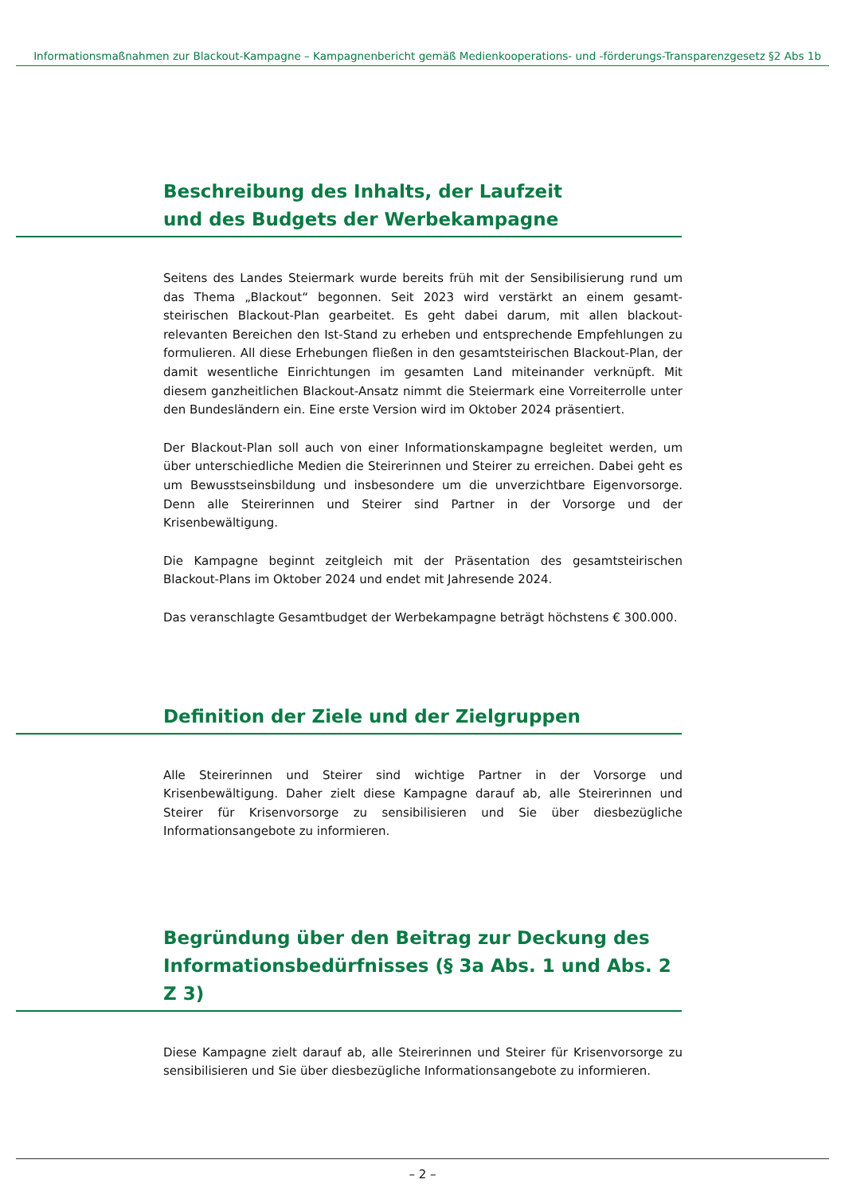Informationsmaßnahmen zur Blackout-Kampagne – Kampagnenbericht gemäß Medienkooperations- und -förderungs-Transparenzgesetz §2 Abs 1b
Beschreibung des Inhalts, der Laufzeit
und des Budgets der Werbekampagne
Seitens des Landes Steiermark wurde bereits früh mit der Sensibilisierung rund um das Thema „Blackout“ begonnen. Seit 2023 wird verstärkt an einem gesamt-steirischen Blackout-Plan gearbeitet. Es geht dabei darum, mit allen blackout-relevanten Bereichen den Ist-Stand zu erheben und entsprechende Empfehlungen zu formulieren. All diese Erhebungen fließen in den gesamtsteirischen Blackout-Plan, der damit wesentliche Einrichtungen im gesamten Land miteinander verknüpft. Mit diesem ganzheitlichen Blackout-Ansatz nimmt die Steiermark eine Vorreiterrolle unter den Bundesländern ein. Eine erste Version wird im Oktober 2024 präsentiert.
Der Blackout-Plan soll auch von einer Informationskampagne begleitet werden, um über unterschiedliche Medien die Steirerinnen und Steirer zu erreichen. Dabei geht es um Bewusstseinsbildung und insbesondere um die unverzichtbare Eigenvorsorge. Denn alle Steirerinnen und Steirer sind Partner in der Vorsorge und der Krisenbewältigung.
Die Kampagne beginnt zeitgleich mit der Präsentation des gesamtsteirischen Blackout-Plans im Oktober 2024 und endet mit Jahresende 2024.
Das veranschlagte Gesamtbudget der Werbekampagne beträgt höchstens € 300.000.
Definition der Ziele und der Zielgruppen
Alle Steirerinnen und Steirer sind wichtige Partner in der Vorsorge und Krisenbewältigung. Daher zielt diese Kampagne darauf ab, alle Steirerinnen und Steirer für Krisenvorsorge zu sensibilisieren und Sie über diesbezügliche Informationsangebote zu informieren.
Begründung über den Beitrag zur Deckung des Informationsbedürfnisses (§ 3a Abs. 1 und Abs. 2 Z 3)
Diese Kampagne zielt darauf ab, alle Steirerinnen und Steirer für Krisenvorsorge zu sensibilisieren und Sie über diesbezügliche Informationsangebote zu informieren.
– 2 –